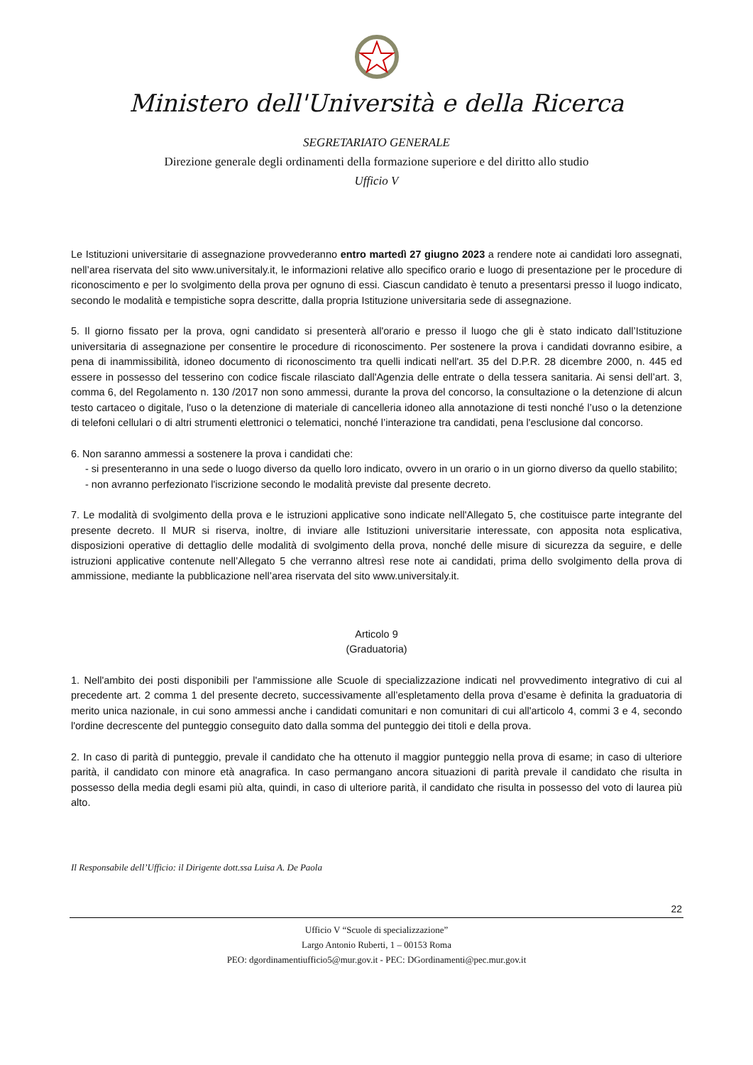Ministero dell'Università e della Ricerca
SEGRETARIATO GENERALE
Direzione generale degli ordinamenti della formazione superiore e del diritto allo studio
Ufficio V
Le Istituzioni universitarie di assegnazione provvederanno entro martedì 27 giugno 2023 a rendere note ai candidati loro assegnati, nell’area riservata del sito www.universitaly.it, le informazioni relative allo specifico orario e luogo di presentazione per le procedure di riconoscimento e per lo svolgimento della prova per ognuno di essi. Ciascun candidato è tenuto a presentarsi presso il luogo indicato, secondo le modalità e tempistiche sopra descritte, dalla propria Istituzione universitaria sede di assegnazione.
5. Il giorno fissato per la prova, ogni candidato si presenterà all'orario e presso il luogo che gli è stato indicato dall’Istituzione universitaria di assegnazione per consentire le procedure di riconoscimento. Per sostenere la prova i candidati dovranno esibire, a pena di inammissibilità, idoneo documento di riconoscimento tra quelli indicati nell'art. 35 del D.P.R. 28 dicembre 2000, n. 445 ed essere in possesso del tesserino con codice fiscale rilasciato dall'Agenzia delle entrate o della tessera sanitaria. Ai sensi dell’art. 3, comma 6, del Regolamento n. 130 /2017 non sono ammessi, durante la prova del concorso, la consultazione o la detenzione di alcun testo cartaceo o digitale, l'uso o la detenzione di materiale di cancelleria idoneo alla annotazione di testi nonché l’uso o la detenzione di telefoni cellulari o di altri strumenti elettronici o telematici, nonché l’interazione tra candidati, pena l'esclusione dal concorso.
6. Non saranno ammessi a sostenere la prova i candidati che:
- si presenteranno in una sede o luogo diverso da quello loro indicato, ovvero in un orario o in un giorno diverso da quello stabilito;
- non avranno perfezionato l'iscrizione secondo le modalità previste dal presente decreto.
7. Le modalità di svolgimento della prova e le istruzioni applicative sono indicate nell'Allegato 5, che costituisce parte integrante del presente decreto. Il MUR si riserva, inoltre, di inviare alle Istituzioni universitarie interessate, con apposita nota esplicativa, disposizioni operative di dettaglio delle modalità di svolgimento della prova, nonché delle misure di sicurezza da seguire, e delle istruzioni applicative contenute nell’Allegato 5 che verranno altresì rese note ai candidati, prima dello svolgimento della prova di ammissione, mediante la pubblicazione nell’area riservata del sito www.universitaly.it.
Articolo 9
(Graduatoria)
1. Nell'ambito dei posti disponibili per l'ammissione alle Scuole di specializzazione indicati nel provvedimento integrativo di cui al precedente art. 2 comma 1 del presente decreto, successivamente all’espletamento della prova d’esame è definita la graduatoria di merito unica nazionale, in cui sono ammessi anche i candidati comunitari e non comunitari di cui all'articolo 4, commi 3 e 4, secondo l'ordine decrescente del punteggio conseguito dato dalla somma del punteggio dei titoli e della prova.
2. In caso di parità di punteggio, prevale il candidato che ha ottenuto il maggior punteggio nella prova di esame; in caso di ulteriore parità, il candidato con minore età anagrafica. In caso permangano ancora situazioni di parità prevale il candidato che risulta in possesso della media degli esami più alta, quindi, in caso di ulteriore parità, il candidato che risulta in possesso del voto di laurea più alto.
Il Responsabile dell’Ufficio: il Dirigente dott.ssa Luisa A. De Paola
22
Ufficio V “Scuole di specializzazione”
Largo Antonio Ruberti, 1 – 00153 Roma
PEO: dgordinamentiufficio5@mur.gov.it - PEC: DGordinamenti@pec.mur.gov.it